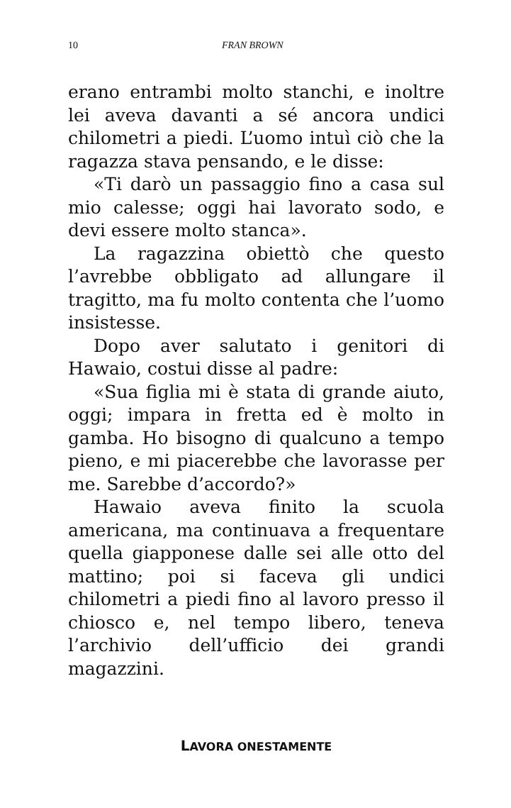10 FRAN BROWN
erano entrambi molto stanchi, e inoltre lei aveva davanti a sé ancora undici chilometri a piedi. L’uomo intuì ciò che la ragazza stava pensando, e le disse:
«Ti darò un passaggio fino a casa sul mio calesse; oggi hai lavorato sodo, e devi essere molto stanca».
La ragazzina obiettò che questo l’avrebbe obbligato ad allungare il tragitto, ma fu molto contenta che l’uomo insistesse.
Dopo aver salutato i genitori di Hawaio, costui disse al padre:
«Sua figlia mi è stata di grande aiuto, oggi; impara in fretta ed è molto in gamba. Ho bisogno di qualcuno a tempo pieno, e mi piacerebbe che lavorasse per me. Sarebbe d’accordo?»
Hawaio aveva finito la scuola americana, ma continuava a frequentare quella giapponese dalle sei alle otto del mattino; poi si faceva gli undici chilometri a piedi fino al lavoro presso il chiosco e, nel tempo libero, teneva l’archivio dell’ufficio dei grandi magazzini.
LAVORA ONESTAMENTE